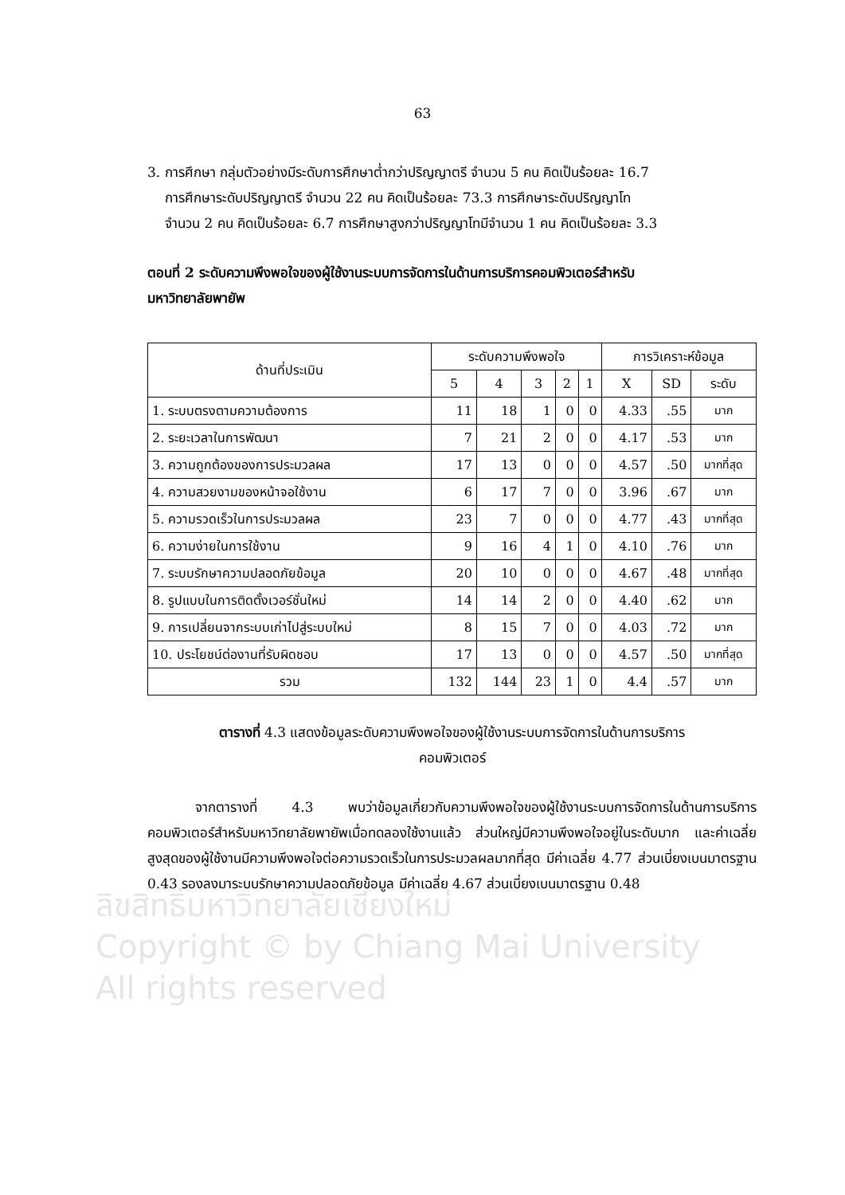63
ลิขสิทธิ์มหาวิทยาลัยเชียงใหม่
Copyright © by Chiang Mai University
All rights reserved
3. การศึกษา กลุ่มตัวอย่างมีระดับการศึกษาต่ำกว่าปริญญาตรี จำนวน 5 คน คิดเป็นร้อยละ 16.7
การศึกษาระดับปริญญาตรี จำนวน 22 คน คิดเป็นร้อยละ 73.3 การศึกษาระดับปริญญาโท
จำนวน 2 คน คิดเป็นร้อยละ 6.7 การศึกษาสูงกว่าปริญญาโทมีจำนวน 1 คน คิดเป็นร้อยละ 3.3
ตอนที่ 2 ระดับความพึงพอใจของผู้ใช้งานระบบการจัดการในด้านการบริการคอมพิวเตอร์สำหรับ
มหาวิทยาลัยพายัพ
| ด้านที่ประเมิน | ระดับความพึงพอใจ | | | | | การวิเคราะห์ข้อมูล | | |
| --- | --- | --- | --- | --- | --- | --- | --- | --- |
| | 5 | 4 | 3 | 2 | 1 | X | SD | ระดับ |
| 1. ระบบตรงตามความต้องการ | 11 | 18 | 1 | 0 | 0 | 4.33 | .55 | มาก |
| 2. ระยะเวลาในการพัฒนา | 7 | 21 | 2 | 0 | 0 | 4.17 | .53 | มาก |
| 3. ความถูกต้องของการประมวลผล | 17 | 13 | 0 | 0 | 0 | 4.57 | .50 | มากที่สุด |
| 4. ความสวยงามของหน้าจอใช้งาน | 6 | 17 | 7 | 0 | 0 | 3.96 | .67 | มาก |
| 5. ความรวดเร็วในการประมวลผล | 23 | 7 | 0 | 0 | 0 | 4.77 | .43 | มากที่สุด |
| 6. ความง่ายในการใช้งาน | 9 | 16 | 4 | 1 | 0 | 4.10 | .76 | มาก |
| 7. ระบบรักษาความปลอดภัยข้อมูล | 20 | 10 | 0 | 0 | 0 | 4.67 | .48 | มากที่สุด |
| 8. รูปแบบในการติดตั้งเวอร์ชั่นใหม่ | 14 | 14 | 2 | 0 | 0 | 4.40 | .62 | มาก |
| 9. การเปลี่ยนจากระบบเก่าไปสู่ระบบใหม่ | 8 | 15 | 7 | 0 | 0 | 4.03 | .72 | มาก |
| 10. ประโยชน์ต่องานที่รับผิดชอบ | 17 | 13 | 0 | 0 | 0 | 4.57 | .50 | มากที่สุด |
| รวม | 132 | 144 | 23 | 1 | 0 | 4.4 | .57 | มาก |
ตารางที่ 4.3 แสดงข้อมูลระดับความพึงพอใจของผู้ใช้งานระบบการจัดการในด้านการบริการ
คอมพิวเตอร์
จากตารางที่ 4.3 พบว่าข้อมูลเกี่ยวกับความพึงพอใจของผู้ใช้งานระบบการจัดการในด้านการบริการคอมพิวเตอร์สำหรับมหาวิทยาลัยพายัพเมื่อทดลองใช้งานแล้ว ส่วนใหญ่มีความพึงพอใจอยู่ในระดับมาก และค่าเฉลี่ยสูงสุดของผู้ใช้งานมีความพึงพอใจต่อความรวดเร็วในการประมวลผลมากที่สุด มีค่าเฉลี่ย 4.77 ส่วนเบี่ยงเบนมาตรฐาน 0.43 รองลงมาระบบรักษาความปลอดภัยข้อมูล มีค่าเฉลี่ย 4.67 ส่วนเบี่ยงเบนมาตรฐาน 0.48